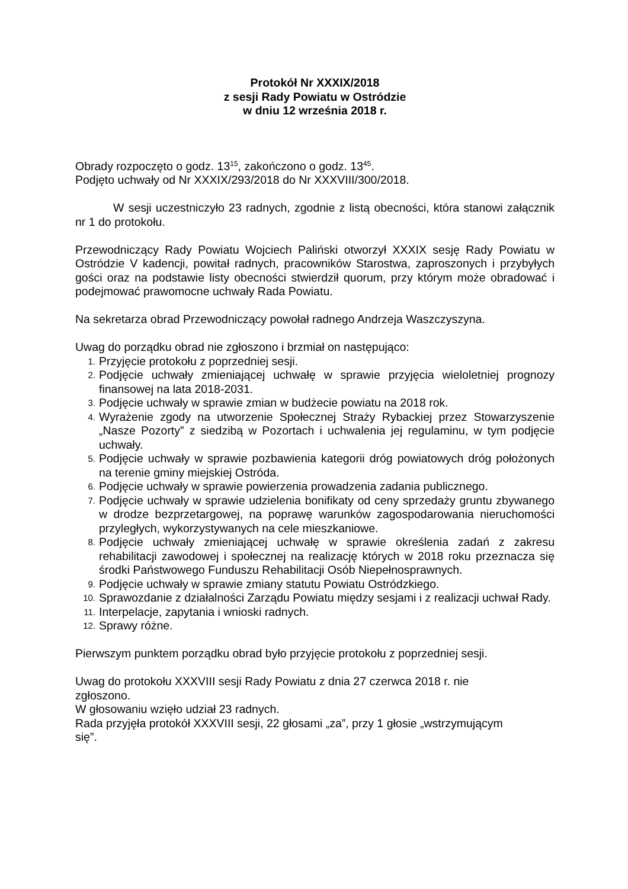Protokół Nr XXXIX/2018
z sesji Rady Powiatu w Ostródzie
w dniu 12 września 2018 r.
Obrady rozpoczęto o godz. 13<sup>15</sup>, zakończono o godz. 13<sup>45</sup>.
Podjęto uchwały od Nr XXXIX/293/2018 do Nr XXXVIII/300/2018.
W sesji uczestniczyło 23 radnych, zgodnie z listą obecności, która stanowi załącznik nr 1 do protokołu.
Przewodniczący Rady Powiatu Wojciech Paliński otworzył XXXIX sesję Rady Powiatu w Ostródzie V kadencji, powitał radnych, pracowników Starostwa, zaproszonych i przybyłych gości oraz na podstawie listy obecności stwierdził quorum, przy którym może obradować i podejmować prawomocne uchwały Rada Powiatu.
Na sekretarza obrad Przewodniczący powołał radnego Andrzeja Waszczyszyna.
Uwag do porządku obrad nie zgłoszono i brzmiał on następująco:
1. Przyjęcie protokołu z poprzedniej sesji.
2. Podjęcie uchwały zmieniającej uchwałę w sprawie przyjęcia wieloletniej prognozy finansowej na lata 2018-2031.
3. Podjęcie uchwały w sprawie zmian w budżecie powiatu na 2018 rok.
4. Wyrażenie zgody na utworzenie Społecznej Straży Rybackiej przez Stowarzyszenie „Nasze Pozorty” z siedzibą w Pozortach i uchwalenia jej regulaminu, w tym podjęcie uchwały.
5. Podjęcie uchwały w sprawie pozbawienia kategorii dróg powiatowych dróg położonych na terenie gminy miejskiej Ostróda.
6. Podjęcie uchwały w sprawie powierzenia prowadzenia zadania publicznego.
7. Podjęcie uchwały w sprawie udzielenia bonifikaty od ceny sprzedaży gruntu zbywanego w drodze bezprzetargowej, na poprawę warunków zagospodarowania nieruchomości przyległych, wykorzystywanych na cele mieszkaniowe.
8. Podjęcie uchwały zmieniającej uchwałę w sprawie określenia zadań z zakresu rehabilitacji zawodowej i społecznej na realizację których w 2018 roku przeznacza się środki Państwowego Funduszu Rehabilitacji Osób Niepełnosprawnych.
9. Podjęcie uchwały w sprawie zmiany statutu Powiatu Ostródzkiego.
10. Sprawozdanie z działalności Zarządu Powiatu między sesjami i z realizacji uchwał Rady.
11. Interpelacje, zapytania i wnioski radnych.
12. Sprawy różne.
Pierwszym punktem porządku obrad było przyjęcie protokołu z poprzedniej sesji.
Uwag do protokołu XXXVIII sesji Rady Powiatu z dnia 27 czerwca 2018 r. nie zgłoszono.
W głosowaniu wzięło udział 23 radnych.
Rada przyjęła protokół XXXVIII sesji, 22 głosami „za”, przy 1 głosie „wstrzymującym się”.